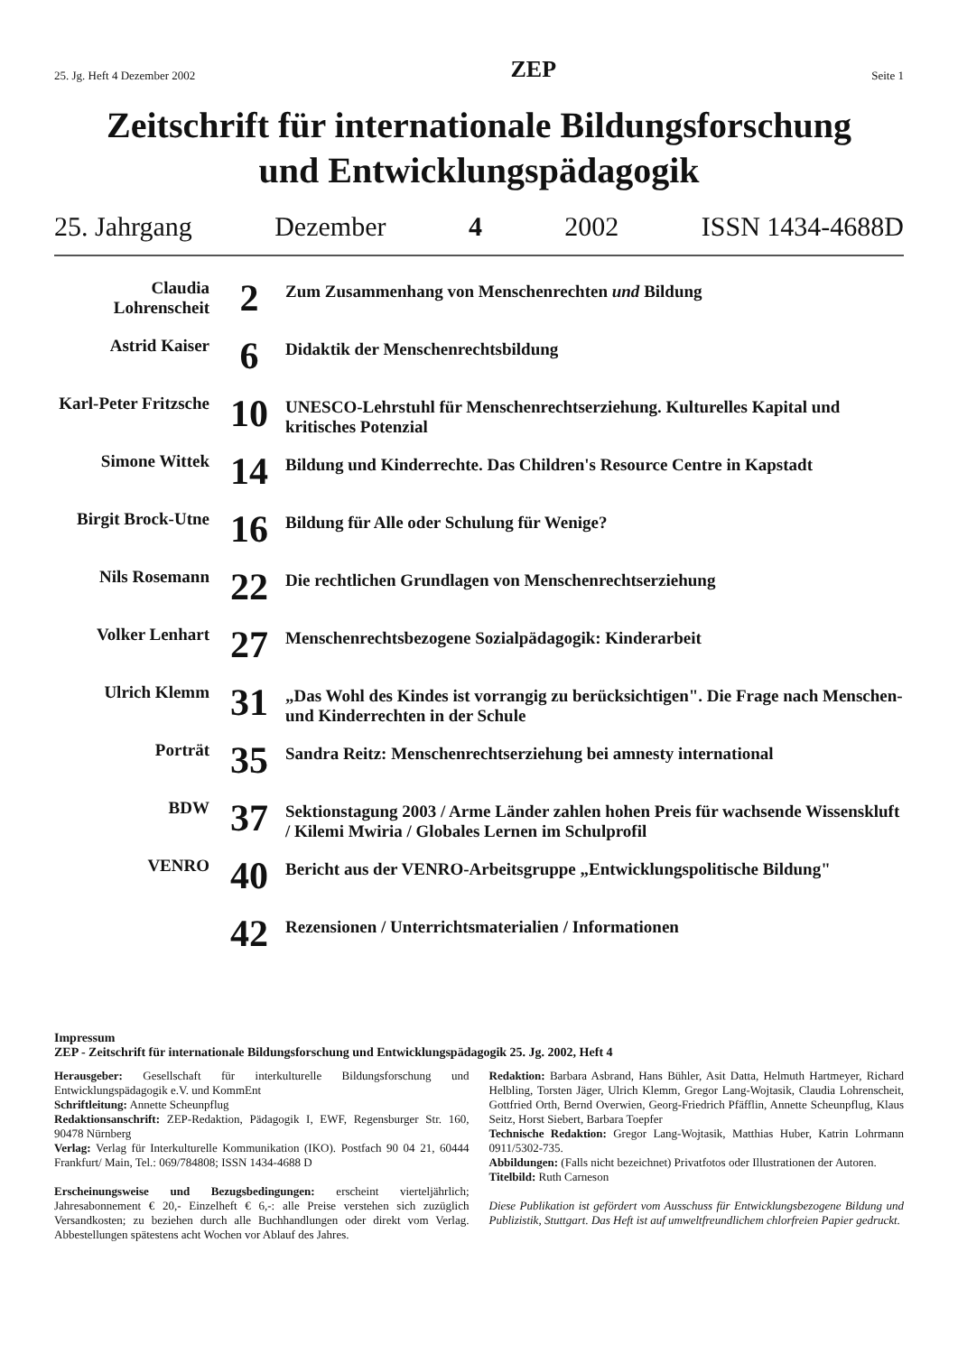25. Jg. Heft 4 Dezember 2002 ZEP Seite 1
Zeitschrift für internationale Bildungsforschung
und Entwicklungspädagogik
25. Jahrgang Dezember 4 2002 ISSN 1434-4688D
| Claudia Lohrenscheit | 2 | Zum Zusammenhang von Menschenrechten und Bildung |
| Astrid Kaiser | 6 | Didaktik der Menschenrechtsbildung |
| Karl-Peter Fritzsche | 10 | UNESCO-Lehrstuhl für Menschenrechtserziehung. Kulturelles Kapital und kritisches Potenzial |
| Simone Wittek | 14 | Bildung und Kinderrechte. Das Children's Resource Centre in Kapstadt |
| Birgit Brock-Utne | 16 | Bildung für Alle oder Schulung für Wenige? |
| Nils Rosemann | 22 | Die rechtlichen Grundlagen von Menschenrechtserziehung |
| Volker Lenhart | 27 | Menschenrechtsbezogene Sozialpädagogik: Kinderarbeit |
| Ulrich Klemm | 31 | „Das Wohl des Kindes ist vorrangig zu berücksichtigen". Die Frage nach Menschen- und Kinderrechten in der Schule |
| Porträt | 35 | Sandra Reitz: Menschenrechtserziehung bei amnesty international |
| BDW | 37 | Sektionstagung 2003 / Arme Länder zahlen hohen Preis für wachsende Wissenskluft / Kilemi Mwiria / Globales Lernen im Schulprofil |
| VENRO | 40 | Bericht aus der VENRO-Arbeitsgruppe „Entwicklungspolitische Bildung" |
| | 42 | Rezensionen / Unterrichtsmaterialien / Informationen |
Impressum
ZEP - Zeitschrift für internationale Bildungsforschung und Entwicklungspädagogik 25. Jg. 2002, Heft 4
Herausgeber: Gesellschaft für interkulturelle Bildungsforschung und Entwicklungspädagogik e.V. und KommEnt
Schriftleitung: Annette Scheunpflug
Redaktionsanschrift: ZEP-Redaktion, Pädagogik I, EWF, Regensburger Str. 160, 90478 Nürnberg
Verlag: Verlag für Interkulturelle Kommunikation (IKO). Postfach 90 04 21, 60444 Frankfurt/ Main, Tel.: 069/784808; ISSN 1434-4688 D
Erscheinungsweise und Bezugsbedingungen: erscheint vierteljährlich; Jahresabonnement € 20,- Einzelheft € 6,-: alle Preise verstehen sich zuzüglich Versandkosten; zu beziehen durch alle Buchhandlungen oder direkt vom Verlag. Abbestellungen spätestens acht Wochen vor Ablauf des Jahres.
Redaktion: Barbara Asbrand, Hans Bühler, Asit Datta, Helmuth Hartmeyer, Richard Helbling, Torsten Jäger, Ulrich Klemm, Gregor Lang-Wojtasik, Claudia Lohrenscheit, Gottfried Orth, Bernd Overwien, Georg-Friedrich Pfäfflin, Annette Scheunpflug, Klaus Seitz, Horst Siebert, Barbara Toepfer
Technische Redaktion: Gregor Lang-Wojtasik, Matthias Huber, Katrin Lohrmann 0911/5302-735.
Abbildungen: (Falls nicht bezeichnet) Privatfotos oder Illustrationen der Autoren.
Titelbild: Ruth Carneson
Diese Publikation ist gefördert vom Ausschuss für Entwicklungsbezogene Bildung und Publizistik, Stuttgart. Das Heft ist auf umweltfreundlichem chlorfreien Papier gedruckt.